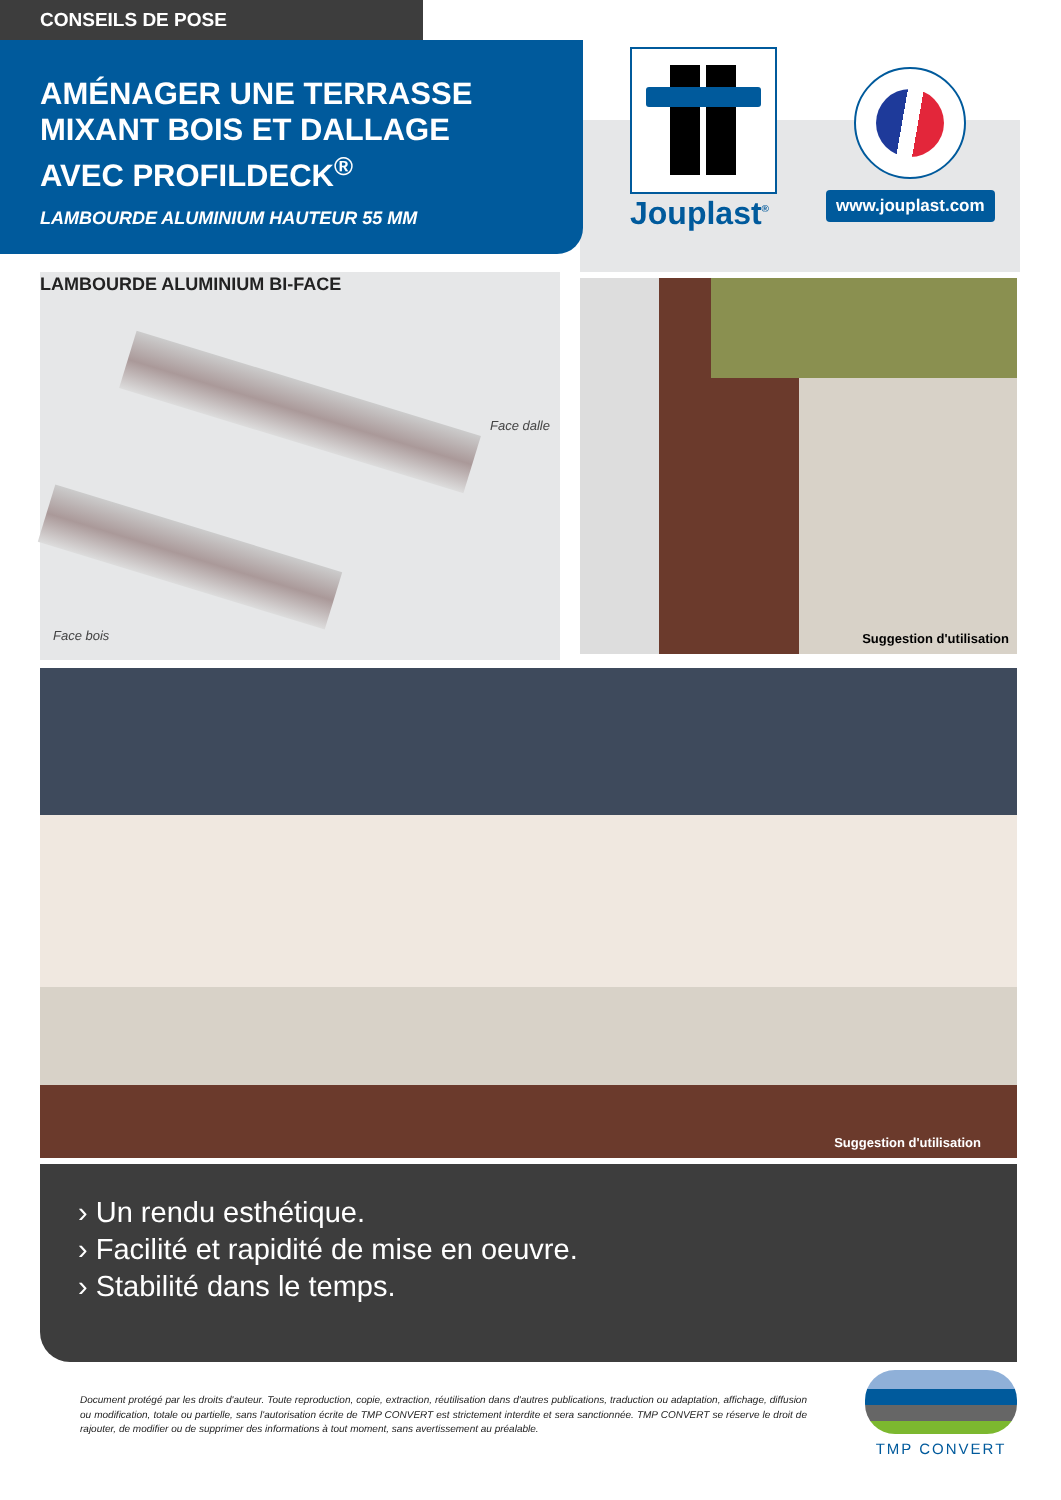CONSEILS DE POSE
AMÉNAGER UNE TERRASSE
MIXANT BOIS ET DALLAGE
AVEC PROFILDECK<sup>®</sup>
LAMBOURDE ALUMINIUM HAUTEUR 55 MM
Jouplast<sup>®</sup> www.jouplast.com
LAMBOURDE ALUMINIUM BI-FACE
Face dalle
Face bois
Suggestion d'utilisation
Suggestion d'utilisation
› Un rendu esthétique.
› Facilité et rapidité de mise en oeuvre.
› Stabilité dans le temps.
Document protégé par les droits d'auteur. Toute reproduction, copie, extraction, réutilisation dans d'autres publications, traduction ou adaptation, affichage, diffusion ou modification, totale ou partielle, sans l'autorisation écrite de TMP CONVERT est strictement interdite et sera sanctionnée. TMP CONVERT se réserve le droit de rajouter, de modifier ou de supprimer des informations à tout moment, sans avertissement au préalable.
TMP CONVERT